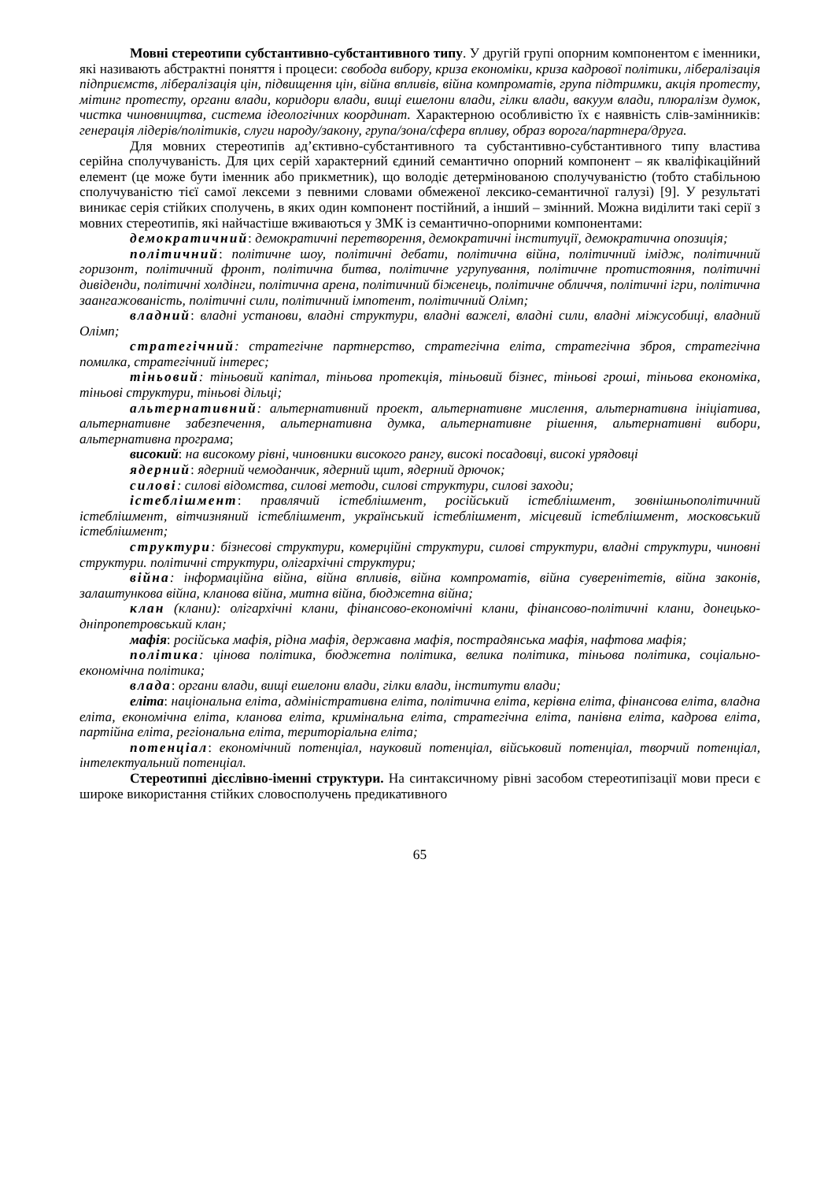Мовні стереотипи субстантивно-субстантивного типу. У другій групі опорним компонентом є іменники, які називають абстрактні поняття і процеси: свобода вибору, криза економіки, криза кадрової політики, лібералізація підприємств, лібералізація цін, підвищення цін, війна впливів, війна компроматів, група підтримки, акція протесту, мітинг протесту, органи влади, коридори влади, вищі ешелони влади, гілки влади, вакуум влади, плюралізм думок, чистка чиновництва, система ідеологічних координат. Характерною особливістю їх є наявність слів-замінників: генерація лідерів/політиків, слуги народу/закону, група/зона/сфера впливу, образ ворога/партнера/друга.
Для мовних стереотипів ад’єктивно-субстантивного та субстантивно-субстантивного типу властива серійна сполучуваність. Для цих серій характерний єдиний семантично опорний компонент – як кваліфікаційний елемент (це може бути іменник або прикметник), що володіє детермінованою сполучуваністю (тобто стабільною сполучуваністю тієї самої лексеми з певними словами обмеженої лексико-семантичної галузі) [9]. У результаті виникає серія стійких сполучень, в яких один компонент постійний, а інший – змінний. Можна виділити такі серії з мовних стереотипів, які найчастіше вживаються у ЗМК із семантично-опорними компонентами:
демократичний: демократичні перетворення, демократичні інституції, демократична опозиція;
політичний: політичне шоу, політичні дебати, політична війна, політичний імідж, політичний горизонт, політичний фронт, політична битва, політичне угрупування, політичне протистояння, політичні дивіденди, політичні холдінги, політична арена, політичний біженець, політичне обличчя, політичні ігри, політична заангажованість, політичні сили, політичний імпотент, політичний Олімп;
владний: владні установи, владні структури, владні важелі, владні сили, владні міжусобиці, владний Олімп;
стратегічний: стратегічне партнерство, стратегічна еліта, стратегічна зброя, стратегічна помилка, стратегічний інтерес;
тіньовий: тіньовий капітал, тіньова протекція, тіньовий бізнес, тіньові гроші, тіньова економіка, тіньові структури, тіньові дільці;
альтернативний: альтернативний проект, альтернативне мислення, альтернативна ініціатива, альтернативне забезпечення, альтернативна думка, альтернативне рішення, альтернативні вибори, альтернативна програма;
високий: на високому рівні, чиновники високого рангу, високі посадовці, високі урядовці
ядерний: ядерний чемоданчик, ядерний щит, ядерний дрючок;
силові: силові відомства, силові методи, силові структури, силові заходи;
істеблішмент: правлячий істеблішмент, російський істеблішмент, зовнішньополітичний істеблішмент, вітчизняний істеблішмент, український істеблішмент, місцевий істеблішмент, московський істеблішмент;
структури: бізнесові структури, комерційні структури, силові структури, владні структури, чиновні структури. політичні структури, олігархічні структури;
війна: інформаційна війна, війна впливів, війна компроматів, війна суверенітетів, війна законів, залаштункова війна, кланова війна, митна війна, бюджетна війна;
клан (клани): олігархічні клани, фінансово-економічні клани, фінансово-політичні клани, донецько-дніпропетровський клан;
мафія: російська мафія, рідна мафія, державна мафія, пострадянська мафія, нафтова мафія;
політика: цінова політика, бюджетна політика, велика політика, тіньова політика, соціально-економічна політика;
влада: органи влади, вищі ешелони влади, гілки влади, інститути влади;
еліта: національна еліта, адміністративна еліта, політична еліта, керівна еліта, фінансова еліта, владна еліта, економічна еліта, кланова еліта, кримінальна еліта, стратегічна еліта, панівна еліта, кадрова еліта, партійна еліта, регіональна еліта, територіальна еліта;
потенціал: економічний потенціал, науковий потенціал, військовий потенціал, творчий потенціал, інтелектуальний потенціал.
Стереотипні дієслівно-іменні структури. На синтаксичному рівні засобом стереотипізації мови преси є широке використання стійких словосполучень предикативного
65